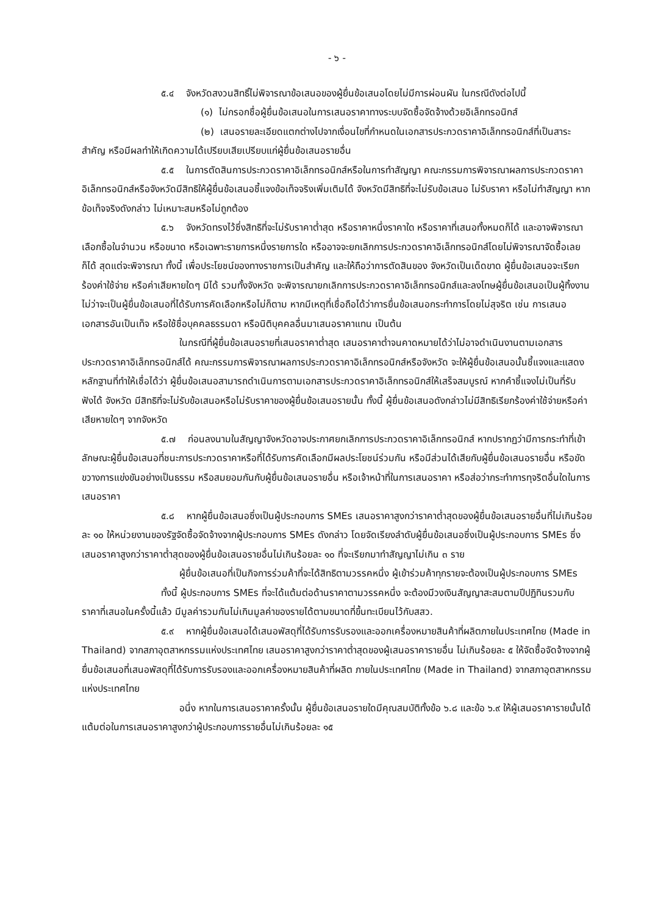- ๖ -
๕.๔ จังหวัดสงวนสิทธิ์ไม่พิจารณาข้อเสนอของผู้ยื่นข้อเสนอโดยไม่มีการผ่อนผัน ในกรณีดังต่อไปนี้
(๑) ไม่กรอกชื่อผู้ยื่นข้อเสนอในการเสนอราคาทางระบบจัดซื้อจัดจ้างด้วยอิเล็กทรอนิกส์
(๒) เสนอรายละเอียดแตกต่างไปจากเงื่อนไขที่กำหนดในเอกสารประกวดราคาอิเล็กทรอนิกส์ที่เป็นสาระสำคัญ หรือมีผลทำให้เกิดความได้เปรียบเสียเปรียบแก่ผู้ยื่นข้อเสนอรายอื่น
๕.๕ ในการตัดสินการประกวดราคาอิเล็กทรอนิกส์หรือในการทำสัญญา คณะกรรมการพิจารณาผลการประกวดราคาอิเล็กทรอนิกส์หรือจังหวัดมีสิทธิให้ผู้ยื่นข้อเสนอชี้แจงข้อเท็จจริงเพิ่มเติมได้ จังหวัดมีสิทธิที่จะไม่รับข้อเสนอ ไม่รับราคา หรือไม่ทำสัญญา หากข้อเท็จจริงดังกล่าว ไม่เหมาะสมหรือไม่ถูกต้อง
๕.๖ จังหวัดทรงไว้ซึ่งสิทธิที่จะไม่รับราคาต่ำสุด หรือราคาหนึ่งราคาใด หรือราคาที่เสนอทั้งหมดก็ได้ และอาจพิจารณาเลือกซื้อในจำนวน หรือขนาด หรือเฉพาะรายการหนึ่งรายการใด หรืออาจจะยกเลิกการประกวดราคาอิเล็กทรอนิกส์โดยไม่พิจารณาจัดซื้อเลยก็ได้ สุดแต่จะพิจารณา ทั้งนี้ เพื่อประโยชน์ของทางราชการเป็นสำคัญ และให้ถือว่าการตัดสินของ จังหวัดเป็นเด็ดขาด ผู้ยื่นข้อเสนอจะเรียกร้องค่าใช้จ่าย หรือค่าเสียหายใดๆ มิได้ รวมทั้งจังหวัด จะพิจารณายกเลิกการประกวดราคาอิเล็กทรอนิกส์และลงโทษผู้ยื่นข้อเสนอเป็นผู้ทิ้งงาน ไม่ว่าจะเป็นผู้ยื่นข้อเสนอที่ได้รับการคัดเลือกหรือไม่ก็ตาม หากมีเหตุที่เชื่อถือได้ว่าการยื่นข้อเสนอกระทำการโดยไม่สุจริต เช่น การเสนอเอกสารอันเป็นเท็จ หรือใช้ชื่อบุคคลธรรมดา หรือนิติบุคคลอื่นมาเสนอราคาแทน เป็นต้น
ในกรณีที่ผู้ยื่นข้อเสนอรายที่เสนอราคาต่ำสุด เสนอราคาต่ำจนคาดหมายได้ว่าไม่อาจดำเนินงานตามเอกสารประกวดราคาอิเล็กทรอนิกส์ได้ คณะกรรมการพิจารณาผลการประกวดราคาอิเล็กทรอนิกส์หรือจังหวัด จะให้ผู้ยื่นข้อเสนอนั้นชี้แจงและแสดงหลักฐานที่ทำให้เชื่อได้ว่า ผู้ยื่นข้อเสนอสามารถดำเนินการตามเอกสารประกวดราคาอิเล็กทรอนิกส์ให้เสร็จสมบูรณ์ หากคำชี้แจงไม่เป็นที่รับฟังได้ จังหวัด มีสิทธิที่จะไม่รับข้อเสนอหรือไม่รับราคาของผู้ยื่นข้อเสนอรายนั้น ทั้งนี้ ผู้ยื่นข้อเสนอดังกล่าวไม่มีสิทธิเรียกร้องค่าใช้จ่ายหรือค่าเสียหายใดๆ จากจังหวัด
๕.๗ ก่อนลงนามในสัญญาจังหวัดอาจประกาศยกเลิกการประกวดราคาอิเล็กทรอนิกส์ หากปรากฏว่ามีการกระทำที่เข้าลักษณะผู้ยื่นข้อเสนอที่ชนะการประกวดราคาหรือที่ได้รับการคัดเลือกมีผลประโยชน์ร่วมกัน หรือมีส่วนได้เสียกับผู้ยื่นข้อเสนอรายอื่น หรือขัดขวางการแข่งขันอย่างเป็นธรรม หรือสมยอมกันกับผู้ยื่นข้อเสนอรายอื่น หรือเจ้าหน้าที่ในการเสนอราคา หรือส่อว่ากระทำการทุจริตอื่นใดในการเสนอราคา
๕.๘ หากผู้ยื่นข้อเสนอซึ่งเป็นผู้ประกอบการ SMEs เสนอราคาสูงกว่าราคาต่ำสุดของผู้ยื่นข้อเสนอรายอื่นที่ไม่เกินร้อยละ ๑๐ ให้หน่วยงานของรัฐจัดซื้อจัดจ้างจากผู้ประกอบการ SMEs ดังกล่าว โดยจัดเรียงลำดับผู้ยื่นข้อเสนอซึ่งเป็นผู้ประกอบการ SMEs ซึ่งเสนอราคาสูงกว่าราคาต่ำสุดของผู้ยื่นข้อเสนอรายอื่นไม่เกินร้อยละ ๑๐ ที่จะเรียกมาทำสัญญาไม่เกิน ๓ ราย
ผู้ยื่นข้อเสนอที่เป็นกิจการร่วมค้าที่จะได้สิทธิตามวรรคหนึ่ง ผู้เข้าร่วมค้าทุกรายจะต้องเป็นผู้ประกอบการ SMEs
ทั้งนี้ ผู้ประกอบการ SMEs ที่จะได้แต้มต่อด้านราคาตามวรรคหนึ่ง จะต้องมีวงเงินสัญญาสะสมตามปีปฏิทินรวมกับราคาที่เสนอในครั้งนี้แล้ว มีมูลค่ารวมกันไม่เกินมูลค่าของรายได้ตามขนาดที่ขึ้นทะเบียนไว้กับสสว.
๕.๙ หากผู้ยื่นข้อเสนอได้เสนอพัสดุที่ได้รับการรับรองและออกเครื่องหมายสินค้าที่ผลิตภายในประเทศไทย (Made in Thailand) จากสภาอุตสาหกรรมแห่งประเทศไทย เสนอราคาสูงกว่าราคาต่ำสุดของผู้เสนอราคารายอื่น ไม่เกินร้อยละ ๕ ให้จัดซื้อจัดจ้างจากผู้ยื่นข้อเสนอที่เสนอพัสดุที่ได้รับการรับรองและออกเครื่องหมายสินค้าที่ผลิต ภายในประเทศไทย (Made in Thailand) จากสภาอุตสาหกรรมแห่งประเทศไทย
อนึ่ง หากในการเสนอราคาครั้งนั้น ผู้ยื่นข้อเสนอรายใดมีคุณสมบัติทั้งข้อ ๖.๘ และข้อ ๖.๙ ให้ผู้เสนอราคารายนั้นได้แต้มต่อในการเสนอราคาสูงกว่าผู้ประกอบการรายอื่นไม่เกินร้อยละ ๑๕